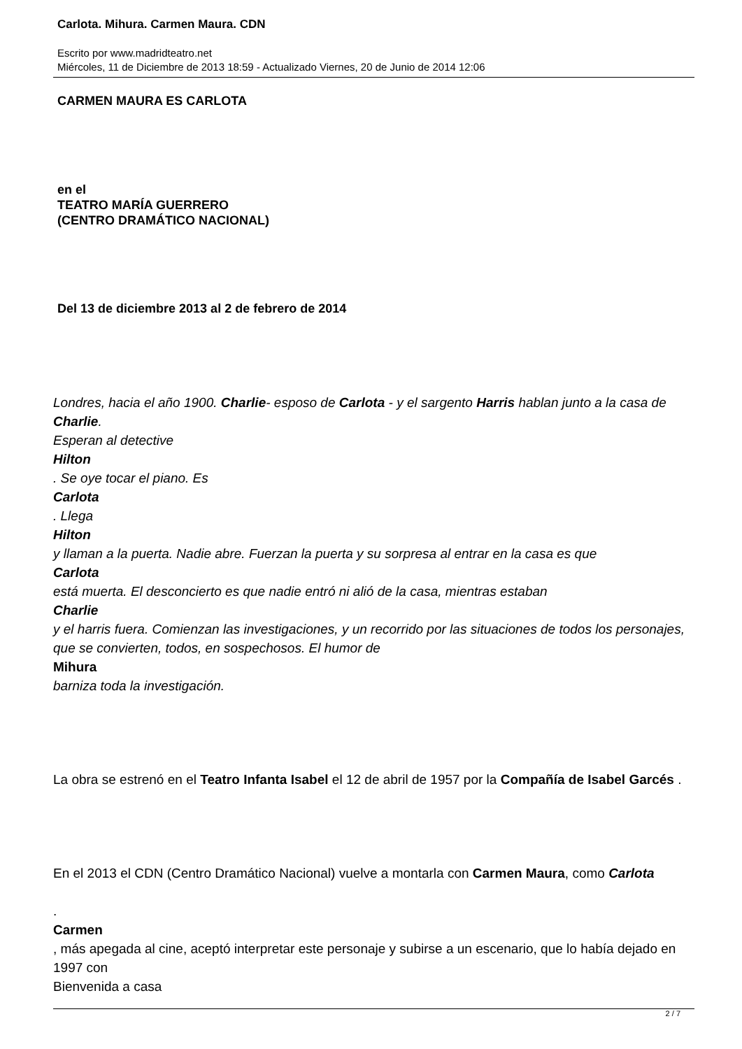Carlota. Mihura. Carmen Maura. CDN
Escrito por www.madridteatro.net
Miércoles, 11 de Diciembre de 2013 18:59 - Actualizado Viernes, 20 de Junio de 2014 12:06
CARMEN MAURA ES CARLOTA
en el
TEATRO MARÍA GUERRERO
(CENTRO DRAMÁTICO NACIONAL)
Del 13 de diciembre 2013 al 2 de febrero de 2014
Londres, hacia el año 1900. Charlie- esposo de Carlota - y el sargento Harris hablan junto a la casa de Charlie.
Esperan al detective
Hilton
. Se oye tocar el piano. Es
Carlota
. Llega
Hilton
y llaman a la puerta. Nadie abre. Fuerzan la puerta y su sorpresa al entrar en la casa es que
Carlota
está muerta. El desconcierto es que nadie entró ni alió de la casa, mientras estaban
Charlie
y el harris fuera. Comienzan las investigaciones, y un recorrido por las situaciones de todos los personajes, que se convierten, todos, en sospechosos. El humor de
Mihura
barniza toda la investigación.
La obra se estrenó en el Teatro Infanta Isabel el 12 de abril de 1957 por la Compañía de Isabel Garcés .
En el 2013 el CDN (Centro Dramático Nacional) vuelve a montarla con Carmen Maura, como Carlota
.
Carmen
, más apegada al cine, aceptó interpretar este personaje y subirse a un escenario, que lo había dejado en 1997 con
Bienvenida a casa
2 / 7